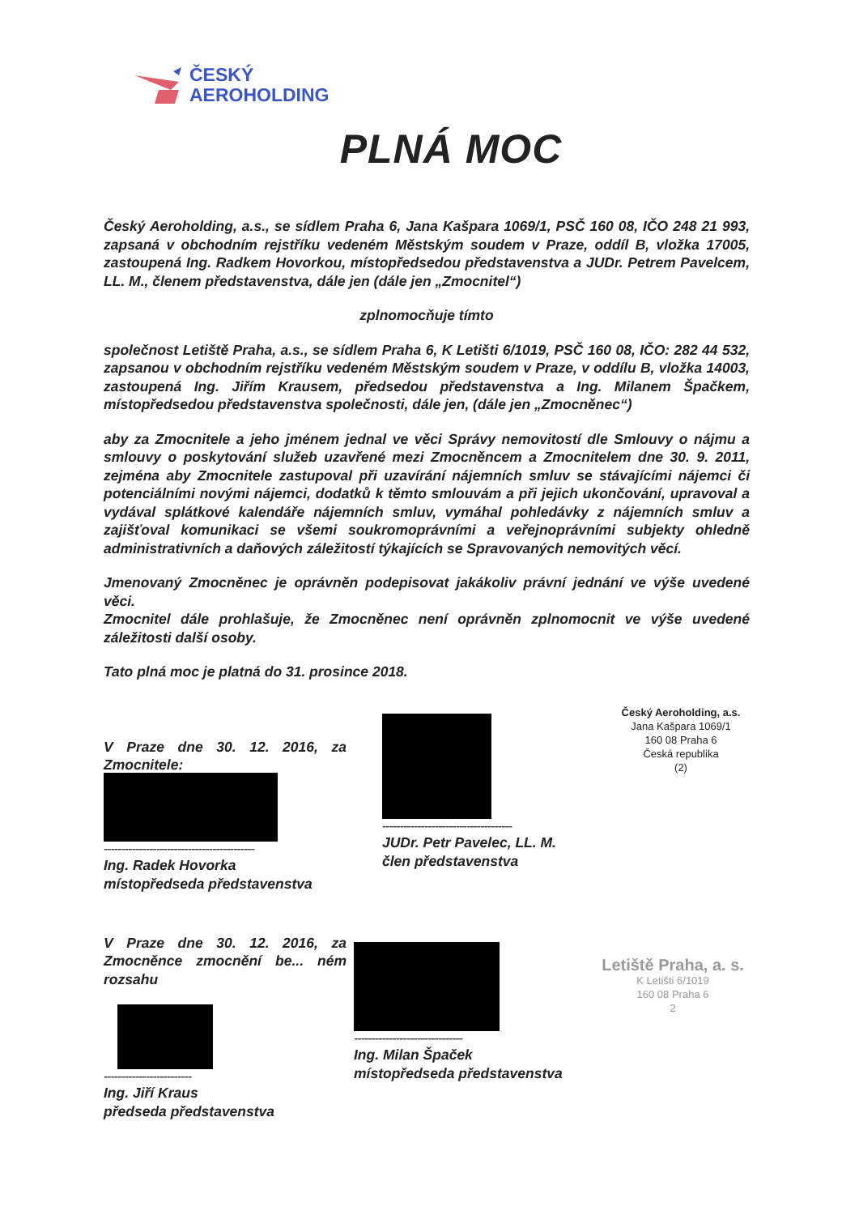ČESKÝ
AEROHOLDING
PLNÁ MOC
Český Aeroholding, a.s., se sídlem Praha 6, Jana Kašpara 1069/1, PSČ 160 08, IČO 248 21 993, zapsaná v obchodním rejstříku vedeném Městským soudem v Praze, oddíl B, vložka 17005, zastoupená Ing. Radkem Hovorkou, místopředsedou představenstva a JUDr. Petrem Pavelcem, LL. M., členem představenstva, dále jen (dále jen „Zmocnitel“)
zplnomocňuje tímto
společnost Letiště Praha, a.s., se sídlem Praha 6, K Letišti 6/1019, PSČ 160 08, IČO: 282 44 532, zapsanou v obchodním rejstříku vedeném Městským soudem v Praze, v oddílu B, vložka 14003, zastoupená Ing. Jiřím Krausem, předsedou představenstva a Ing. Milanem Špačkem, místopředsedou představenstva společnosti, dále jen, (dále jen „Zmocněnec“)
aby za Zmocnitele a jeho jménem jednal ve věci Správy nemovitostí dle Smlouvy o nájmu a smlouvy o poskytování služeb uzavřené mezi Zmocněncem a Zmocnitelem dne 30. 9. 2011, zejména aby Zmocnitele zastupoval při uzavírání nájemních smluv se stávajícími nájemci či potenciálními novými nájemci, dodatků k těmto smlouvám a při jejich ukončování, upravoval a vydával splátkové kalendáře nájemních smluv, vymáhal pohledávky z nájemních smluv a zajišťoval komunikaci se všemi soukromoprávními a veřejnoprávními subjekty ohledně administrativních a daňových záležitostí týkajících se Spravovaných nemovitých věcí.
Jmenovaný Zmocněnec je oprávněn podepisovat jakákoliv právní jednání ve výše uvedené věci.
Zmocnitel dále prohlašuje, že Zmocněnec není oprávněn zplnomocnit ve výše uvedené záležitosti další osoby.
Tato plná moc je platná do 31. prosince 2018.
V Praze dne 30. 12. 2016, za Zmocnitele:
-------------------------------------------
Ing. Radek Hovorka
místopředseda představenstva
-------------------------------------
JUDr. Petr Pavelec, LL. M.
člen představenstva
Český Aeroholding, a.s.
Jana Kašpara 1069/1
160 08 Praha 6
Česká republika
(2)
V Praze dne 30. 12. 2016, za Zmocněnce zmocnění be... ném rozsahu
-------------------------
Ing. Jiří Kraus
předseda představenstva
-------------------------------
Ing. Milan Špaček
místopředseda představenstva
Letiště Praha, a. s.
K Letišti 6/1019
160 08 Praha 6
2